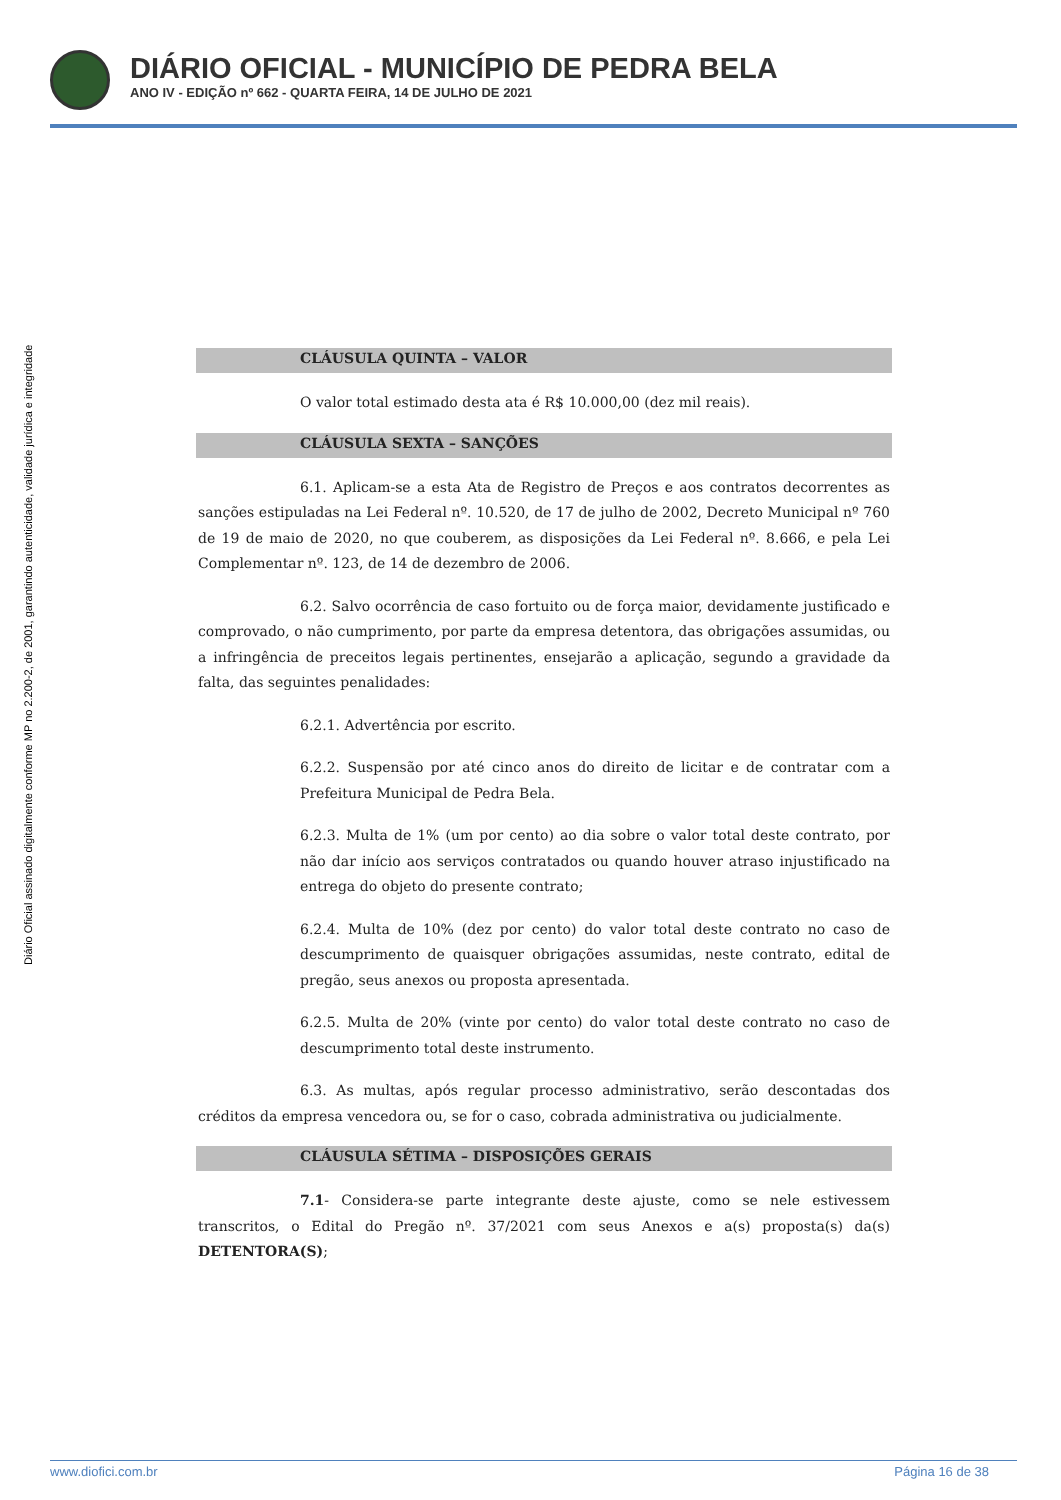DIÁRIO OFICIAL - MUNICÍPIO DE PEDRA BELA
ANO IV - EDIÇÃO nº 662 - QUARTA FEIRA, 14 DE JULHO DE 2021
Diário Oficial assinado digitalmente conforme MP no 2.200-2, de 2001, garantindo autenticidade, validade jurídica e integridade
CLÁUSULA QUINTA – VALOR
O valor total estimado desta ata é R$ 10.000,00 (dez mil reais).
CLÁUSULA SEXTA – SANÇÕES
6.1. Aplicam-se a esta Ata de Registro de Preços e aos contratos decorrentes as sanções estipuladas na Lei Federal nº. 10.520, de 17 de julho de 2002, Decreto Municipal nº 760 de 19 de maio de 2020, no que couberem, as disposições da Lei Federal nº. 8.666, e pela Lei Complementar nº. 123, de 14 de dezembro de 2006.
6.2. Salvo ocorrência de caso fortuito ou de força maior, devidamente justificado e comprovado, o não cumprimento, por parte da empresa detentora, das obrigações assumidas, ou a infringência de preceitos legais pertinentes, ensejarão a aplicação, segundo a gravidade da falta, das seguintes penalidades:
6.2.1. Advertência por escrito.
6.2.2. Suspensão por até cinco anos do direito de licitar e de contratar com a Prefeitura Municipal de Pedra Bela.
6.2.3. Multa de 1% (um por cento) ao dia sobre o valor total deste contrato, por não dar início aos serviços contratados ou quando houver atraso injustificado na entrega do objeto do presente contrato;
6.2.4. Multa de 10% (dez por cento) do valor total deste contrato no caso de descumprimento de quaisquer obrigações assumidas, neste contrato, edital de pregão, seus anexos ou proposta apresentada.
6.2.5. Multa de 20% (vinte por cento) do valor total deste contrato no caso de descumprimento total deste instrumento.
6.3. As multas, após regular processo administrativo, serão descontadas dos créditos da empresa vencedora ou, se for o caso, cobrada administrativa ou judicialmente.
CLÁUSULA SÉTIMA – DISPOSIÇÕES GERAIS
7.1- Considera-se parte integrante deste ajuste, como se nele estivessem transcritos, o Edital do Pregão nº. 37/2021 com seus Anexos e a(s) proposta(s) da(s) DETENTORA(S);
www.diofici.com.br Página 16 de 38